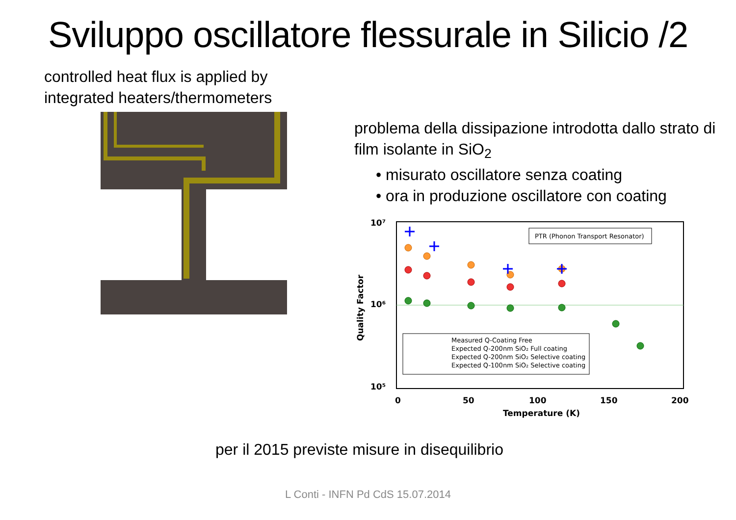Sviluppo oscillatore flessurale in Silicio /2
controlled heat flux is applied by integrated heaters/thermometers
problema della dissipazione introdotta dallo strato di film isolante in SiO<sub>2</sub>
• misurato oscillatore senza coating
• ora in produzione oscillatore con coating
10⁷
10⁶
10⁵
0
50
100
150
200
Temperature (K)
Quality Factor
PTR (Phonon Transport Resonator)
Measured Q-Coating Free
Expected Q-200nm SiO₂ Full coating
Expected Q-200nm SiO₂ Selective coating
Expected Q-100nm SiO₂ Selective coating
per il 2015 previste misure in disequilibrio
L Conti - INFN Pd CdS 15.07.2014